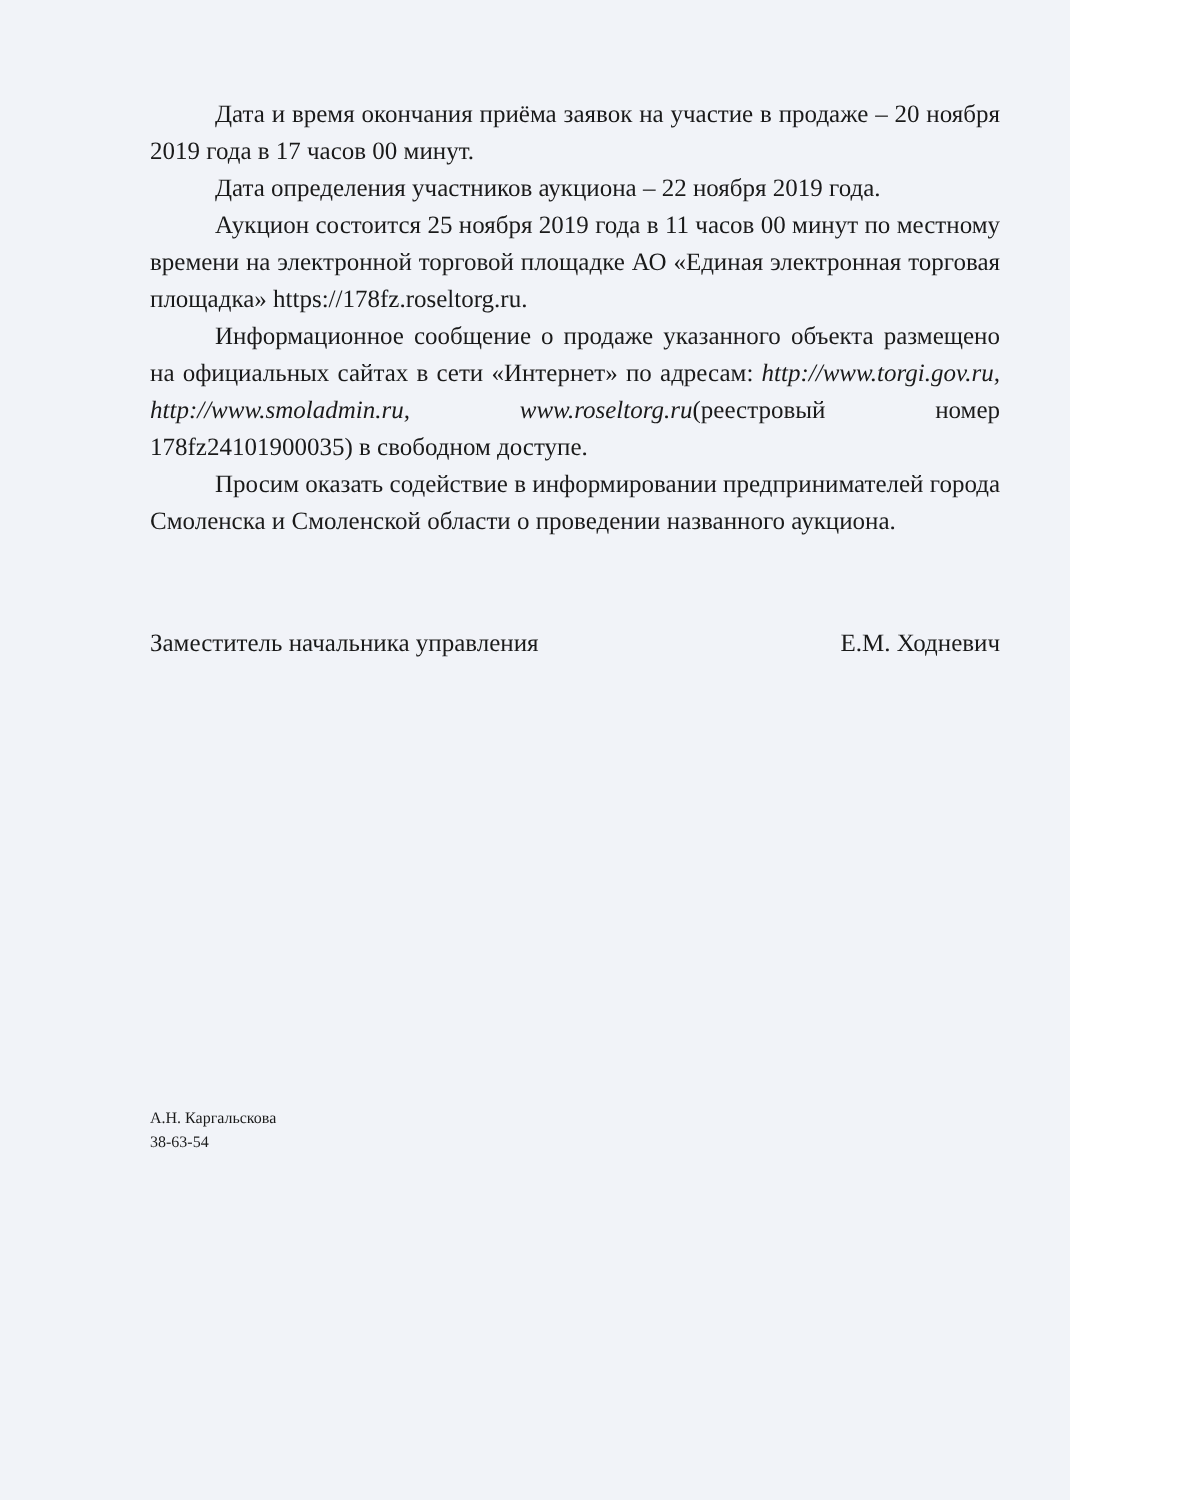Дата и время окончания приёма заявок на участие в продаже – 20 ноября 2019 года в 17 часов 00 минут.
Дата определения участников аукциона – 22 ноября 2019 года.
Аукцион состоится 25 ноября 2019 года в 11 часов 00 минут по местному времени на электронной торговой площадке АО «Единая электронная торговая площадка» https://178fz.roseltorg.ru.
Информационное сообщение о продаже указанного объекта размещено на официальных сайтах в сети «Интернет» по адресам: http://www.torgi.gov.ru, http://www.smoladmin.ru, www.roseltorg.ru(реестровый номер 178fz24101900035) в свободном доступе.
Просим оказать содействие в информировании предпринимателей города Смоленска и Смоленской области о проведении названного аукциона.
Заместитель начальника управления Е.М. Ходневич
А.Н. Каргальскова
38-63-54